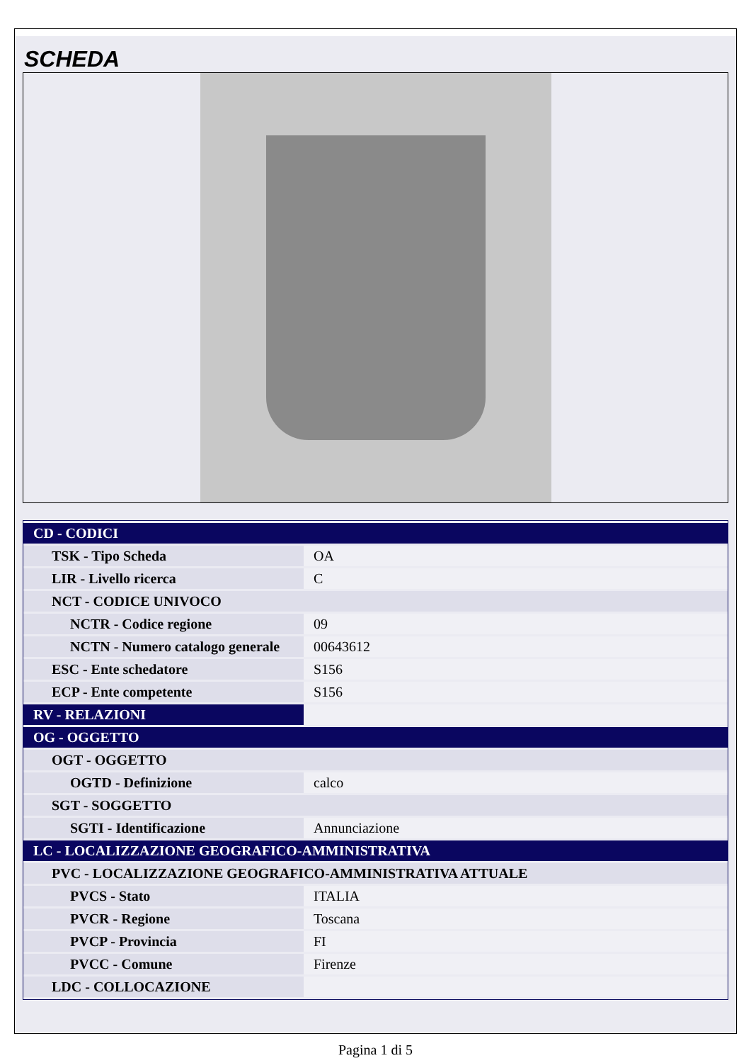SCHEDA
| CD - CODICI | |
| TSK - Tipo Scheda | OA |
| LIR - Livello ricerca | C |
| NCT - CODICE UNIVOCO | |
| NCTR - Codice regione | 09 |
| NCTN - Numero catalogo generale | 00643612 |
| ESC - Ente schedatore | S156 |
| ECP - Ente competente | S156 |
| RV - RELAZIONI | |
| OG - OGGETTO | |
| OGT - OGGETTO | |
| OGTD - Definizione | calco |
| SGT - SOGGETTO | |
| SGTI - Identificazione | Annunciazione |
| LC - LOCALIZZAZIONE GEOGRAFICO-AMMINISTRATIVA | |
| PVC - LOCALIZZAZIONE GEOGRAFICO-AMMINISTRATIVA ATTUALE | |
| PVCS - Stato | ITALIA |
| PVCR - Regione | Toscana |
| PVCP - Provincia | FI |
| PVCC - Comune | Firenze |
| LDC - COLLOCAZIONE | |
Pagina 1 di 5